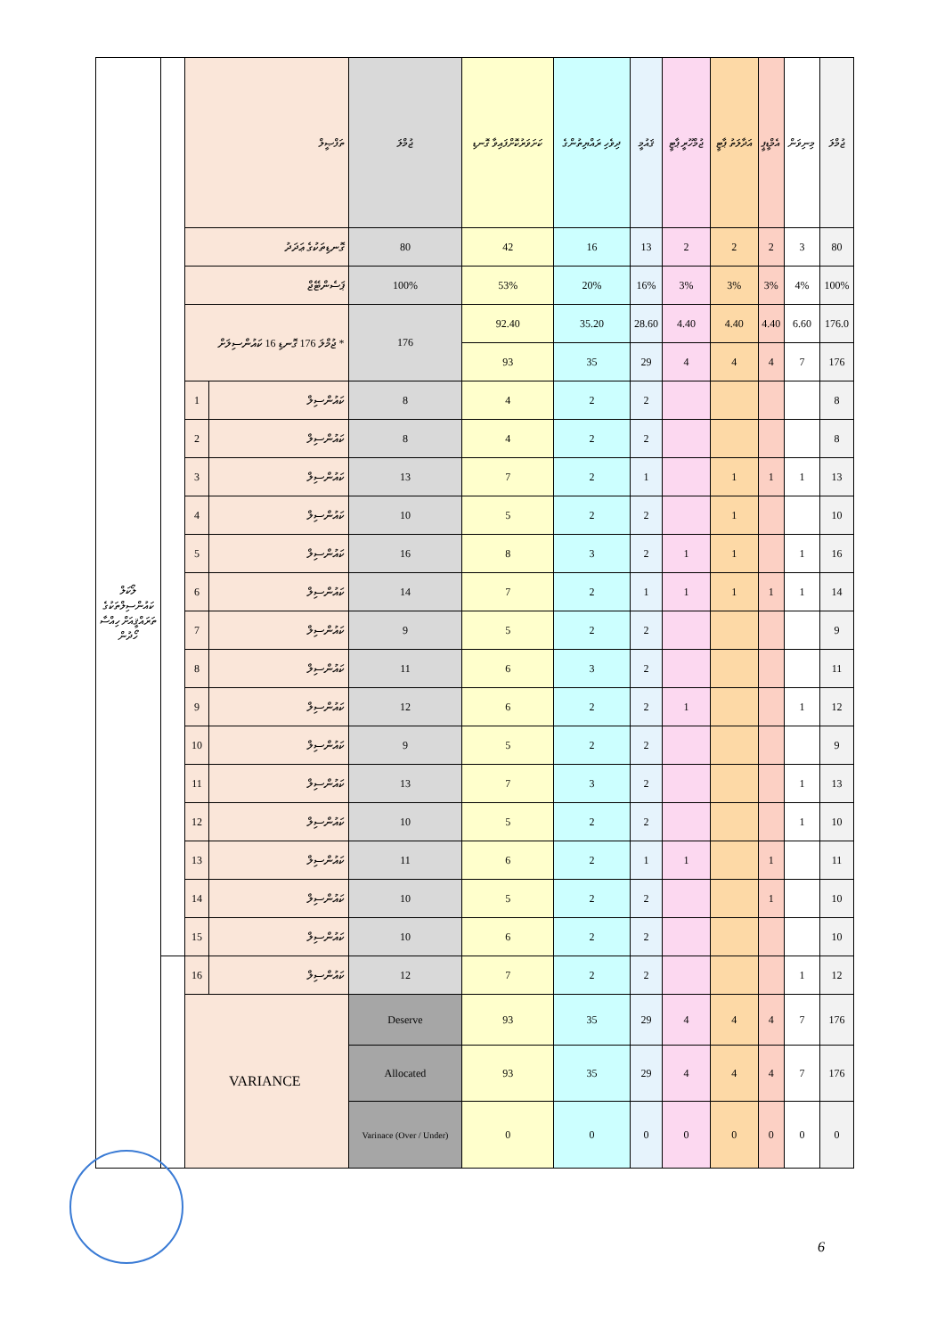| ލޯކަލް ކައުންސިލްތަކުގެ ތަރައްޤީއަށް ހިއްސާ ހޯދުން | | ތަފްޞީލް | | ޖުމްލަ | ކަށަވަރުކޮށްފައިވާ ގޮނޑި | ދިވެހި ރައްޔިތުންގެ | ޤައުމީ | ޖުމްހޫރީ ޕާޓީ | އަދާލަތު ޕާޓީ | އެމްޑީޕީ | މިނިވަން | ޖުމްލަ |
| | | ގޮނޑިތަކުގެ ޢަދަދު | | 80 | 42 | 16 | 13 | 2 | 2 | 2 | 3 | 80 |
| | | ޕަސެންޓޭޖް | | 100% | 53% | 20% | 16% | 3% | 3% | 3% | 4% | 100% |
| | | * ޖުމްލަ 176 ގޮނޑި 16 ކައުންސިލަށް | | 176 | 92.40 | 35.20 | 28.60 | 4.40 | 4.40 | 4.40 | 6.60 | 176.0 |
| | | | | | 93 | 35 | 29 | 4 | 4 | 4 | 7 | 176 |
| | | 1 | ކައުންސިލް | 8 | 4 | 2 | 2 | | | | | 8 |
| | | 2 | ކައުންސިލް | 8 | 4 | 2 | 2 | | | | | 8 |
| | | 3 | ކައުންސިލް | 13 | 7 | 2 | 1 | | 1 | 1 | 1 | 13 |
| | | 4 | ކައުންސިލް | 10 | 5 | 2 | 2 | | 1 | | | 10 |
| | | 5 | ކައުންސިލް | 16 | 8 | 3 | 2 | 1 | 1 | | 1 | 16 |
| | | 6 | ކައުންސިލް | 14 | 7 | 2 | 1 | 1 | 1 | 1 | 1 | 14 |
| | | 7 | ކައުންސިލް | 9 | 5 | 2 | 2 | | | | | 9 |
| | | 8 | ކައުންސިލް | 11 | 6 | 3 | 2 | | | | | 11 |
| | | 9 | ކައުންސިލް | 12 | 6 | 2 | 2 | 1 | | | 1 | 12 |
| | | 10 | ކައުންސިލް | 9 | 5 | 2 | 2 | | | | | 9 |
| | | 11 | ކައުންސިލް | 13 | 7 | 3 | 2 | | | | 1 | 13 |
| | | 12 | ކައުންސިލް | 10 | 5 | 2 | 2 | | | | 1 | 10 |
| | | 13 | ކައުންސިލް | 11 | 6 | 2 | 1 | 1 | | 1 | | 11 |
| | | 14 | ކައުންސިލް | 10 | 5 | 2 | 2 | | | 1 | | 10 |
| | | 15 | ކައުންސިލް | 10 | 6 | 2 | 2 | | | | | 10 |
| | | 16 | ކައުންސިލް | 12 | 7 | 2 | 2 | | | | 1 | 12 |
| | | VARIANCE | | Deserve | 93 | 35 | 29 | 4 | 4 | 4 | 7 | 176 |
| | | | | Allocated | 93 | 35 | 29 | 4 | 4 | 4 | 7 | 176 |
| | | | | Varinace (Over / Under) | 0 | 0 | 0 | 0 | 0 | 0 | 0 | 0 |
6